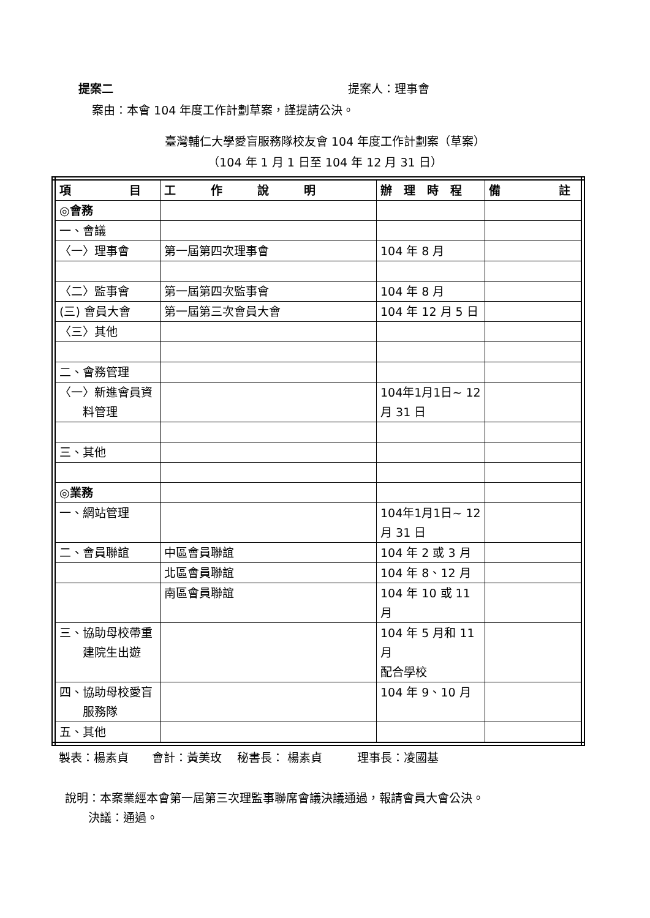提案二 提案人：理事會
案由：本會 104 年度工作計劃草案，謹提請公決。
臺灣輔仁大學愛盲服務隊校友會 104 年度工作計劃案（草案）
（104 年 1 月 1 日至 104 年 12 月 31 日）
| 項 目 | 工 作 說 明 | 辦 理 時 程 | 備 註 |
| ◎會務 | | | |
| 一、會議 | | | |
| 〈一〉理事會 | 第一屆第四次理事會 | 104 年 8 月 | |
| 〈二〉監事會 | 第一屆第四次監事會 | 104 年 8 月 | |
| (三) 會員大會 | 第一屆第三次會員大會 | 104 年 12 月 5 日 | |
| 〈三〉其他 | | | |
| 二、會務管理 | | | |
| 〈一〉新進會員資 料管理 | | 104年1月1日~ 12 月 31 日 | |
| 三、其他 | | | |
| ◎業務 | | | |
| 一、網站管理 | | 104年1月1日~ 12 月 31 日 | |
| 二、會員聯誼 | 中區會員聯誼 | 104 年 2 或 3 月 | |
| | 北區會員聯誼 | 104 年 8、12 月 | |
| | 南區會員聯誼 | 104 年 10 或 11 月 | |
| 三、協助母校帶重 建院生出遊 | | 104 年 5 月和 11 月 配合學校 | |
| 四、協助母校愛盲 服務隊 | | 104 年 9、10 月 | |
| 五、其他 | | | |
製表：楊素貞　　會計：黃美玫　 秘書長： 楊素貞　　　理事長：凌國基
說明：本案業經本會第一屆第三次理監事聯席會議決議通過，報請會員大會公決。
　　決議：通過。